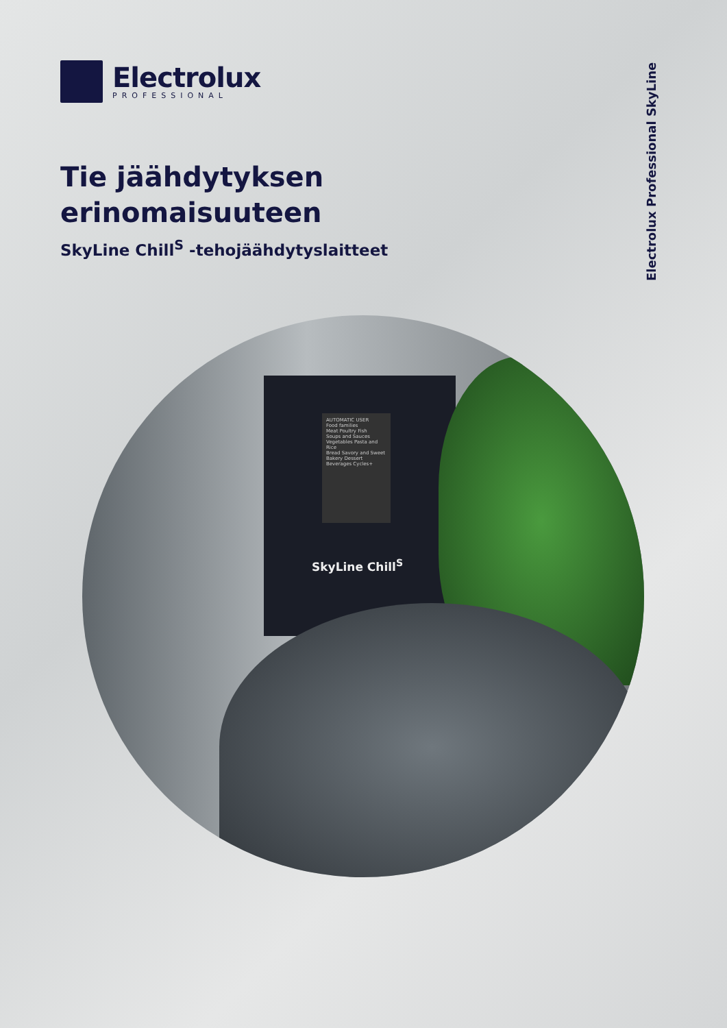Electrolux
PROFESSIONAL
Tie jäähdytyksen
erinomaisuuteen
SkyLine Chill<sup>S</sup> -tehojäähdytyslaitteet
Electrolux Professional SkyLine
AUTOMATIC USER
Food families
Meat Poultry Fish
Soups and Sauces Vegetables Pasta and Rice
Bread Savory and Sweet Bakery Dessert
Beverages Cycles+
SkyLine Chill<sup>S</sup>